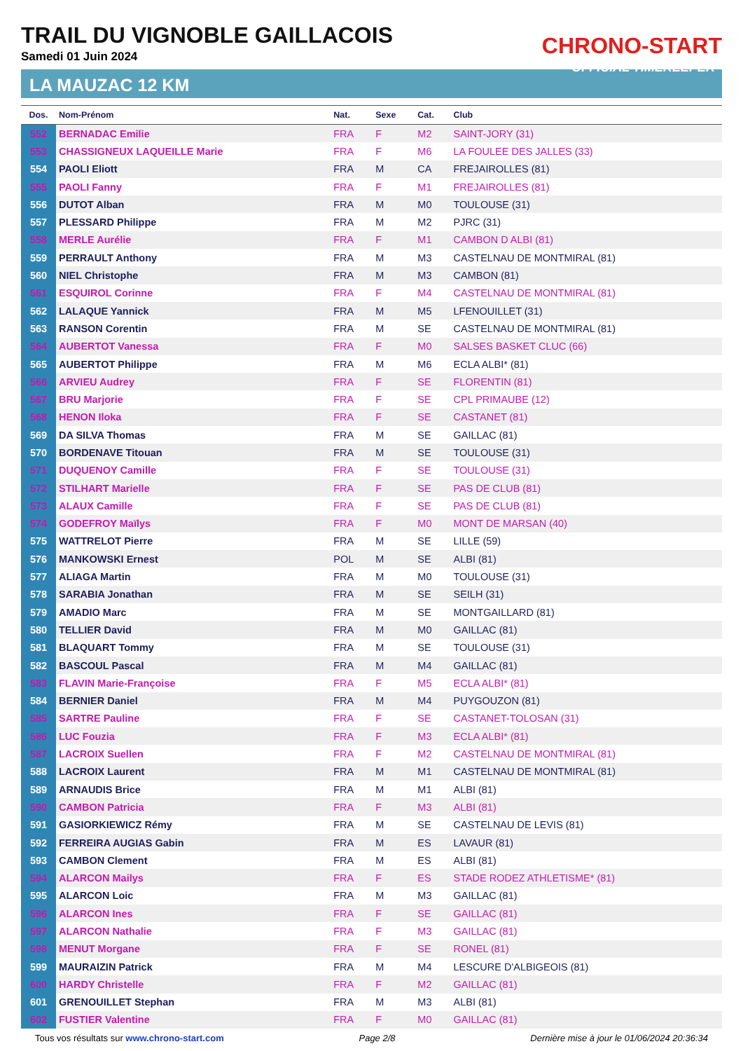TRAIL DU VIGNOBLE GAILLACOIS
Samedi 01 Juin 2024
LA MAUZAC 12 KM
CHRONO-START
OFFICIAL TIMEKEEPER
| Dos. | Nom-Prénom | Nat. | Sexe | Cat. | Club |
| --- | --- | --- | --- | --- | --- |
| 552 | BERNADAC Emilie | FRA | F | M2 | SAINT-JORY (31) |
| 553 | CHASSIGNEUX LAQUEILLE Marie | FRA | F | M6 | LA FOULEE DES JALLES (33) |
| 554 | PAOLI Eliott | FRA | M | CA | FREJAIROLLES (81) |
| 555 | PAOLI Fanny | FRA | F | M1 | FREJAIROLLES (81) |
| 556 | DUTOT Alban | FRA | M | M0 | TOULOUSE (31) |
| 557 | PLESSARD Philippe | FRA | M | M2 | PJRC (31) |
| 558 | MERLE Aurélie | FRA | F | M1 | CAMBON D ALBI (81) |
| 559 | PERRAULT Anthony | FRA | M | M3 | CASTELNAU DE MONTMIRAL (81) |
| 560 | NIEL Christophe | FRA | M | M3 | CAMBON (81) |
| 561 | ESQUIROL Corinne | FRA | F | M4 | CASTELNAU DE MONTMIRAL (81) |
| 562 | LALAQUE Yannick | FRA | M | M5 | LFENOUILLET (31) |
| 563 | RANSON Corentin | FRA | M | SE | CASTELNAU DE MONTMIRAL (81) |
| 564 | AUBERTOT Vanessa | FRA | F | M0 | SALSES BASKET CLUC (66) |
| 565 | AUBERTOT Philippe | FRA | M | M6 | ECLA ALBI* (81) |
| 566 | ARVIEU Audrey | FRA | F | SE | FLORENTIN (81) |
| 567 | BRU Marjorie | FRA | F | SE | CPL PRIMAUBE (12) |
| 568 | HENON Iloka | FRA | F | SE | CASTANET (81) |
| 569 | DA SILVA Thomas | FRA | M | SE | GAILLAC (81) |
| 570 | BORDENAVE Titouan | FRA | M | SE | TOULOUSE (31) |
| 571 | DUQUENOY Camille | FRA | F | SE | TOULOUSE (31) |
| 572 | STILHART Marielle | FRA | F | SE | PAS DE CLUB (81) |
| 573 | ALAUX Camille | FRA | F | SE | PAS DE CLUB (81) |
| 574 | GODEFROY Maïlys | FRA | F | M0 | MONT DE MARSAN (40) |
| 575 | WATTRELOT Pierre | FRA | M | SE | LILLE (59) |
| 576 | MANKOWSKI Ernest | POL | M | SE | ALBI (81) |
| 577 | ALIAGA Martin | FRA | M | M0 | TOULOUSE (31) |
| 578 | SARABIA Jonathan | FRA | M | SE | SEILH (31) |
| 579 | AMADIO Marc | FRA | M | SE | MONTGAILLARD (81) |
| 580 | TELLIER David | FRA | M | M0 | GAILLAC (81) |
| 581 | BLAQUART Tommy | FRA | M | SE | TOULOUSE (31) |
| 582 | BASCOUL Pascal | FRA | M | M4 | GAILLAC (81) |
| 583 | FLAVIN Marie-Françoise | FRA | F | M5 | ECLA ALBI* (81) |
| 584 | BERNIER Daniel | FRA | M | M4 | PUYGOUZON (81) |
| 585 | SARTRE Pauline | FRA | F | SE | CASTANET-TOLOSAN (31) |
| 586 | LUC Fouzia | FRA | F | M3 | ECLA ALBI* (81) |
| 587 | LACROIX Suellen | FRA | F | M2 | CASTELNAU DE MONTMIRAL (81) |
| 588 | LACROIX Laurent | FRA | M | M1 | CASTELNAU DE MONTMIRAL (81) |
| 589 | ARNAUDIS Brice | FRA | M | M1 | ALBI (81) |
| 590 | CAMBON Patricia | FRA | F | M3 | ALBI (81) |
| 591 | GASIORKIEWICZ Rémy | FRA | M | SE | CASTELNAU DE LEVIS (81) |
| 592 | FERREIRA AUGIAS Gabin | FRA | M | ES | LAVAUR (81) |
| 593 | CAMBON Clement | FRA | M | ES | ALBI (81) |
| 594 | ALARCON Mailys | FRA | F | ES | STADE RODEZ ATHLETISME* (81) |
| 595 | ALARCON Loic | FRA | M | M3 | GAILLAC (81) |
| 596 | ALARCON Ines | FRA | F | SE | GAILLAC (81) |
| 597 | ALARCON Nathalie | FRA | F | M3 | GAILLAC (81) |
| 598 | MENUT Morgane | FRA | F | SE | RONEL (81) |
| 599 | MAURAIZIN Patrick | FRA | M | M4 | LESCURE D'ALBIGEOIS (81) |
| 600 | HARDY Christelle | FRA | F | M2 | GAILLAC (81) |
| 601 | GRENOUILLET Stephan | FRA | M | M3 | ALBI (81) |
| 602 | FUSTIER Valentine | FRA | F | M0 | GAILLAC (81) |
Tous vos résultats sur www.chrono-start.com Page 2/8 Dernière mise à jour le 01/06/2024 20:36:34